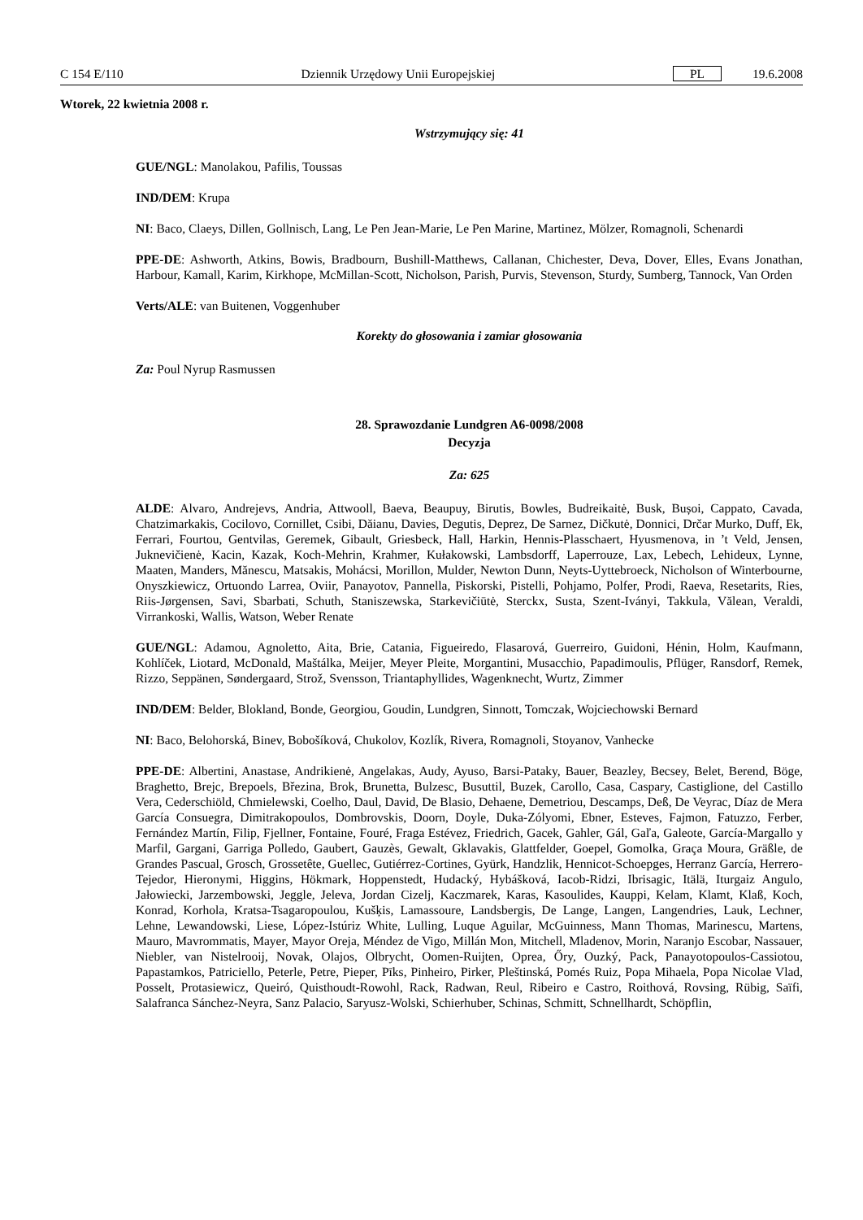C 154 E/110 Dziennik Urzędowy Unii Europejskiej PL 19.6.2008
Wtorek, 22 kwietnia 2008 r.
Wstrzymujący się: 41
GUE/NGL: Manolakou, Pafilis, Toussas
IND/DEM: Krupa
NI: Baco, Claeys, Dillen, Gollnisch, Lang, Le Pen Jean-Marie, Le Pen Marine, Martinez, Mölzer, Romagnoli, Schenardi
PPE-DE: Ashworth, Atkins, Bowis, Bradbourn, Bushill-Matthews, Callanan, Chichester, Deva, Dover, Elles, Evans Jonathan, Harbour, Kamall, Karim, Kirkhope, McMillan-Scott, Nicholson, Parish, Purvis, Stevenson, Sturdy, Sumberg, Tannock, Van Orden
Verts/ALE: van Buitenen, Voggenhuber
Korekty do głosowania i zamiar głosowania
Za: Poul Nyrup Rasmussen
28. Sprawozdanie Lundgren A6-0098/2008
Decyzja
Za: 625
ALDE: Alvaro, Andrejevs, Andria, Attwooll, Baeva, Beaupuy, Birutis, Bowles, Budreikaitė, Busk, Bușoi, Cappato, Cavada, Chatzimarkakis, Cocilovo, Cornillet, Csibi, Dăianu, Davies, Degutis, Deprez, De Sarnez, Dičkutė, Donnici, Drčar Murko, Duff, Ek, Ferrari, Fourtou, Gentvilas, Geremek, Gibault, Griesbeck, Hall, Harkin, Hennis-Plasschaert, Hyusmenova, in ’t Veld, Jensen, Juknevičienė, Kacin, Kazak, Koch-Mehrin, Krahmer, Kułakowski, Lambsdorff, Laperrouze, Lax, Lebech, Lehideux, Lynne, Maaten, Manders, Mănescu, Matsakis, Mohácsi, Morillon, Mulder, Newton Dunn, Neyts-Uyttebroeck, Nicholson of Winterbourne, Onyszkiewicz, Ortuondo Larrea, Oviir, Panayotov, Pannella, Piskorski, Pistelli, Pohjamo, Polfer, Prodi, Raeva, Resetarits, Ries, Riis-Jørgensen, Savi, Sbarbati, Schuth, Staniszewska, Starkevičiūtė, Sterckx, Susta, Szent-Iványi, Takkula, Vălean, Veraldi, Virrankoski, Wallis, Watson, Weber Renate
GUE/NGL: Adamou, Agnoletto, Aita, Brie, Catania, Figueiredo, Flasarová, Guerreiro, Guidoni, Hénin, Holm, Kaufmann, Kohlíček, Liotard, McDonald, Maštálka, Meijer, Meyer Pleite, Morgantini, Musacchio, Papadimoulis, Pflüger, Ransdorf, Remek, Rizzo, Seppänen, Søndergaard, Strož, Svensson, Triantaphyllides, Wagenknecht, Wurtz, Zimmer
IND/DEM: Belder, Blokland, Bonde, Georgiou, Goudin, Lundgren, Sinnott, Tomczak, Wojciechowski Bernard
NI: Baco, Belohorská, Binev, Bobošíková, Chukolov, Kozlík, Rivera, Romagnoli, Stoyanov, Vanhecke
PPE-DE: Albertini, Anastase, Andrikienė, Angelakas, Audy, Ayuso, Barsi-Pataky, Bauer, Beazley, Becsey, Belet, Berend, Böge, Braghetto, Brejc, Brepoels, Březina, Brok, Brunetta, Bulzesc, Busuttil, Buzek, Carollo, Casa, Caspary, Castiglione, del Castillo Vera, Cederschiöld, Chmielewski, Coelho, Daul, David, De Blasio, Dehaene, Demetriou, Descamps, Deß, De Veyrac, Díaz de Mera García Consuegra, Dimitrakopoulos, Dombrovskis, Doorn, Doyle, Duka-Zólyomi, Ebner, Esteves, Fajmon, Fatuzzo, Ferber, Fernández Martín, Filip, Fjellner, Fontaine, Fouré, Fraga Estévez, Friedrich, Gacek, Gahler, Gál, Gaľa, Galeote, García-Margallo y Marfil, Gargani, Garriga Polledo, Gaubert, Gauzès, Gewalt, Gklavakis, Glattfelder, Goepel, Gomolka, Graça Moura, Gräßle, de Grandes Pascual, Grosch, Grossetête, Guellec, Gutiérrez-Cortines, Gyürk, Handzlik, Hennicot-Schoepges, Herranz García, Herrero-Tejedor, Hieronymi, Higgins, Hökmark, Hoppenstedt, Hudacký, Hybášková, Iacob-Ridzi, Ibrisagic, Itälä, Iturgaiz Angulo, Jałowiecki, Jarzembowski, Jeggle, Jeleva, Jordan Cizelj, Kaczmarek, Karas, Kasoulides, Kauppi, Kelam, Klamt, Klaß, Koch, Konrad, Korhola, Kratsa-Tsagaropoulou, Kušķis, Lamassoure, Landsbergis, De Lange, Langen, Langendries, Lauk, Lechner, Lehne, Lewandowski, Liese, López-Istúriz White, Lulling, Luque Aguilar, McGuinness, Mann Thomas, Marinescu, Martens, Mauro, Mavrommatis, Mayer, Mayor Oreja, Méndez de Vigo, Millán Mon, Mitchell, Mladenov, Morin, Naranjo Escobar, Nassauer, Niebler, van Nistelrooij, Novak, Olajos, Olbrycht, Oomen-Ruijten, Oprea, Őry, Ouzký, Pack, Panayotopoulos-Cassiotou, Papastamkos, Patriciello, Peterle, Petre, Pieper, Pīks, Pinheiro, Pirker, Pleštinská, Pomés Ruiz, Popa Mihaela, Popa Nicolae Vlad, Posselt, Protasiewicz, Queiró, Quisthoudt-Rowohl, Rack, Radwan, Reul, Ribeiro e Castro, Roithová, Rovsing, Rübig, Saïfi, Salafranca Sánchez-Neyra, Sanz Palacio, Saryusz-Wolski, Schierhuber, Schinas, Schmitt, Schnellhardt, Schöpflin,